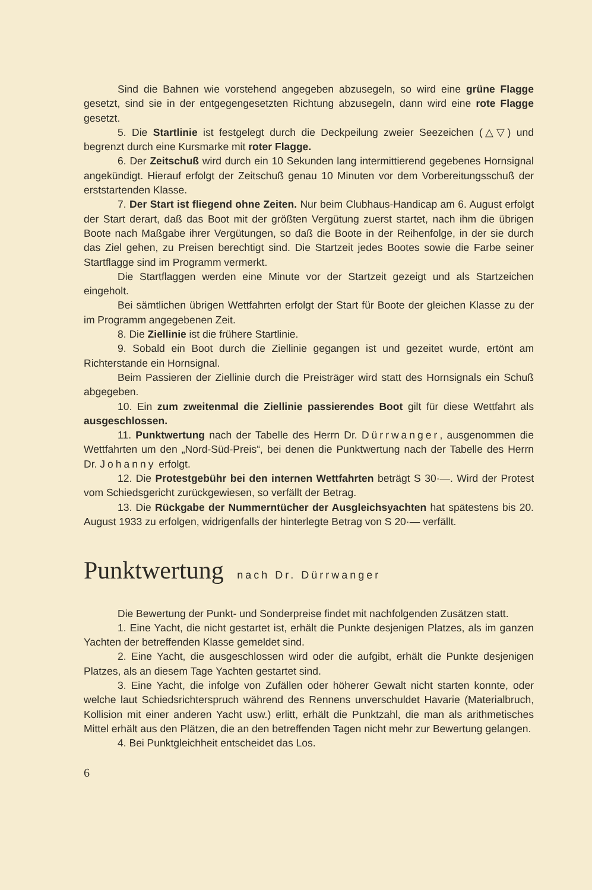Sind die Bahnen wie vorstehend angegeben abzusegeln, so wird eine grüne Flagge gesetzt, sind sie in der entgegengesetzten Richtung abzusegeln, dann wird eine rote Flagge gesetzt.
5. Die Startlinie ist festgelegt durch die Deckpeilung zweier Seezeichen (△▽) und begrenzt durch eine Kursmarke mit roter Flagge.
6. Der Zeitschuß wird durch ein 10 Sekunden lang intermittierend gegebenes Hornsignal angekündigt. Hierauf erfolgt der Zeitschuß genau 10 Minuten vor dem Vorbereitungsschuß der erststartenden Klasse.
7. Der Start ist fliegend ohne Zeiten. Nur beim Clubhaus-Handicap am 6. August erfolgt der Start derart, daß das Boot mit der größten Vergütung zuerst startet, nach ihm die übrigen Boote nach Maßgabe ihrer Vergütungen, so daß die Boote in der Reihenfolge, in der sie durch das Ziel gehen, zu Preisen berechtigt sind. Die Startzeit jedes Bootes sowie die Farbe seiner Startflagge sind im Programm vermerkt.
Die Startflaggen werden eine Minute vor der Startzeit gezeigt und als Startzeichen eingeholt.
Bei sämtlichen übrigen Wettfahrten erfolgt der Start für Boote der gleichen Klasse zu der im Programm angegebenen Zeit.
8. Die Ziellinie ist die frühere Startlinie.
9. Sobald ein Boot durch die Ziellinie gegangen ist und gezeitet wurde, ertönt am Richterstande ein Hornsignal.
Beim Passieren der Ziellinie durch die Preisträger wird statt des Hornsignals ein Schuß abgegeben.
10. Ein zum zweitenmal die Ziellinie passierendes Boot gilt für diese Wettfahrt als ausgeschlossen.
11. Punktwertung nach der Tabelle des Herrn Dr. Dürrwanger, ausgenommen die Wettfahrten um den „Nord-Süd-Preis“, bei denen die Punktwertung nach der Tabelle des Herrn Dr. Johanny erfolgt.
12. Die Protestgebühr bei den internen Wettfahrten beträgt S 30·—. Wird der Protest vom Schiedsgericht zurückgewiesen, so verfällt der Betrag.
13. Die Rückgabe der Nummerntücher der Ausgleichsyachten hat spätestens bis 20. August 1933 zu erfolgen, widrigenfalls der hinterlegte Betrag von S 20·— verfällt.
Punktwertung nach Dr. Dürrwanger
Die Bewertung der Punkt- und Sonderpreise findet mit nachfolgenden Zusätzen statt.
1. Eine Yacht, die nicht gestartet ist, erhält die Punkte desjenigen Platzes, als im ganzen Yachten der betreffenden Klasse gemeldet sind.
2. Eine Yacht, die ausgeschlossen wird oder die aufgibt, erhält die Punkte desjenigen Platzes, als an diesem Tage Yachten gestartet sind.
3. Eine Yacht, die infolge von Zufällen oder höherer Gewalt nicht starten konnte, oder welche laut Schiedsrichterspruch während des Rennens unverschuldet Havarie (Materialbruch, Kollision mit einer anderen Yacht usw.) erlitt, erhält die Punktzahl, die man als arithmetisches Mittel erhält aus den Plätzen, die an den betreffenden Tagen nicht mehr zur Bewertung gelangen.
4. Bei Punktgleichheit entscheidet das Los.
6